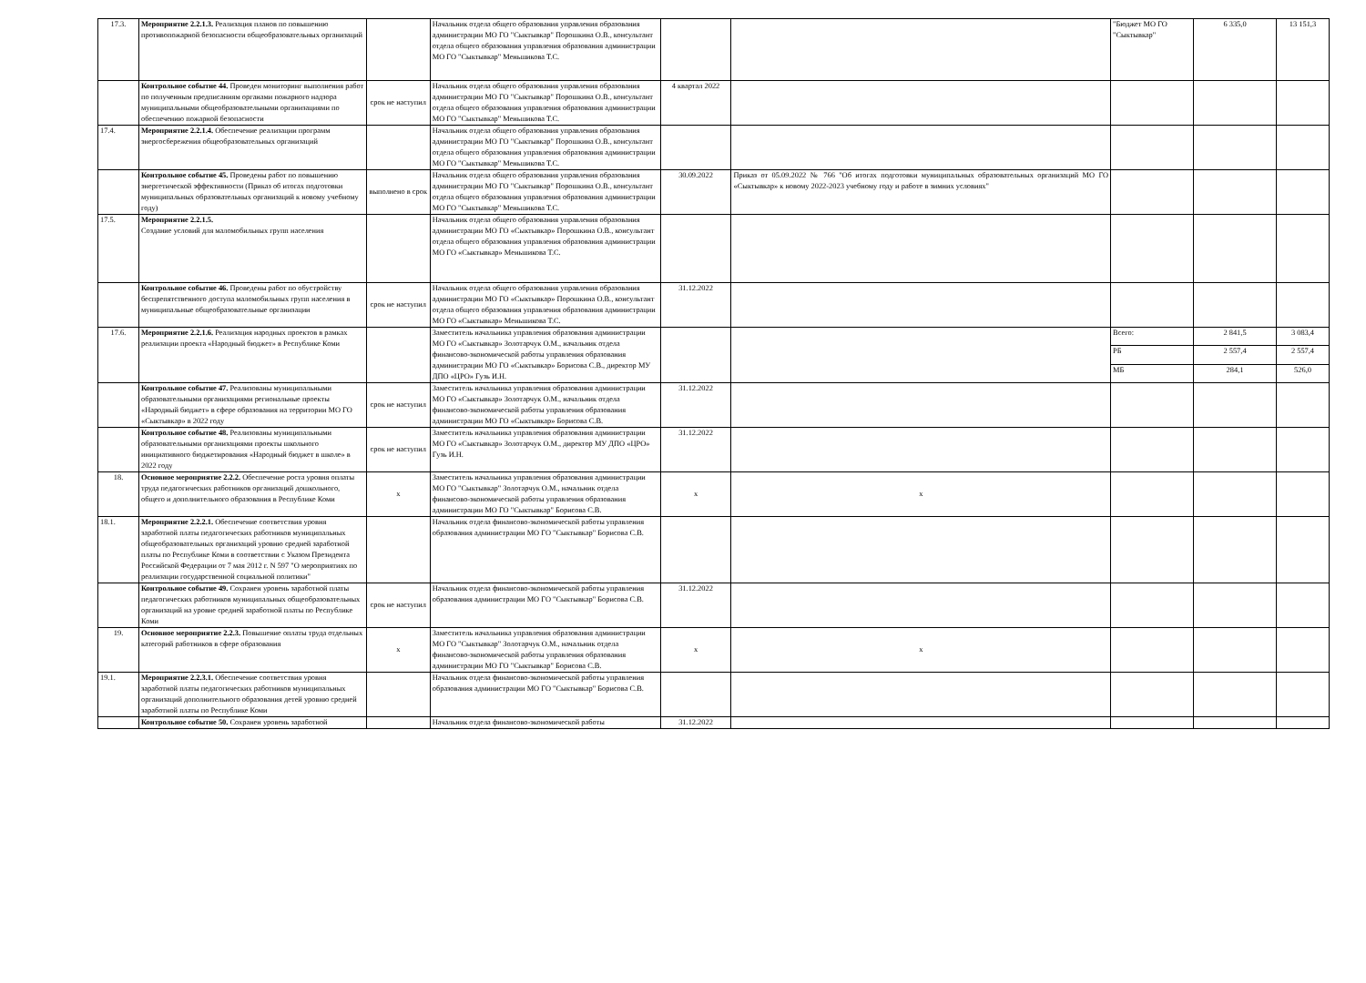| 17.3. | Мероприятие 2.2.1.3. Реализация планов по повышению противопожарной безопасности общеобразовательных организаций | | Начальник отдела общего образования управления образования администрации МО ГО "Сыктывкар" Порошкина О.В., консультант отдела общего образования управления образования администрации МО ГО "Сыктывкар" Меньшикова Т.С. | | | "Бюджет МО ГО "Сыктывкар" | 6 335,0 | 13 151,3 |
| | Контрольное событие 44. Проведен мониторинг выполнения работ по полученным предписаниям органами пожарного надзора муниципальными общеобразовательными организациями по обеспечению пожарной безопасности | срок не наступил | Начальник отдела общего образования управления образования администрации МО ГО "Сыктывкар" Порошкина О.В., консультант отдела общего образования управления образования администрации МО ГО "Сыктывкар" Меньшикова Т.С. | 4 квартал 2022 | | | | |
| 17.4. | Мероприятие 2.2.1.4. Обеспечение реализации программ энергосбережения общеобразовательных организаций | | Начальник отдела общего образования управления образования администрации МО ГО "Сыктывкар" Порошкина О.В., консультант отдела общего образования управления образования администрации МО ГО "Сыктывкар" Меньшикова Т.С. | | | | | |
| | Контрольное событие 45. Проведены работ по повышению энергетической эффективности (Приказ об итогах подготовки муниципальных образовательных организаций к новому учебному году) | выполнено в срок | Начальник отдела общего образования управления образования администрации МО ГО "Сыктывкар" Порошкина О.В., консультант отдела общего образования управления образования администрации МО ГО "Сыктывкар" Меньшикова Т.С. | 30.09.2022 | Приказ от 05.09.2022 № 766 "Об итогах подготовки муниципальных образовательных организаций МО ГО «Сыктывкар» к новому 2022-2023 учебному году и работе в зимних условиях" | | | |
| 17.5. | Мероприятие 2.2.1.5. Создание условий для маломобильных групп населения | | Начальник отдела общего образования управления образования администрации МО ГО «Сыктывкар» Порошкина О.В., консультант отдела общего образования управления образования администрации МО ГО «Сыктывкар» Меньшикова Т.С. | | | | | |
| | Контрольное событие 46. Проведены работ по обустройству беспрепятственного доступа маломобильных групп населения в муниципальные общеобразовательные организации | срок не наступил | Начальник отдела общего образования управления образования администрации МО ГО «Сыктывкар» Порошкина О.В., консультант отдела общего образования управления образования администрации МО ГО «Сыктывкар» Меньшикова Т.С. | 31.12.2022 | | | | |
| 17.6. | Мероприятие 2.2.1.6. Реализация народных проектов в рамках реализации проекта «Народный бюджет» в Республике Коми | | Заместитель начальника управления образования администрации МО ГО «Сыктывкар» Золотарчук О.М., начальник отдела финансово-экономической работы управления образования администрации МО ГО «Сыктывкар» Борисова С.В., директор МУ ДПО «ЦРО» Гузь И.Н. | | | Всего: | 2 841,5 | 3 083,4 |
| | | | | | | РБ | 2 557,4 | 2 557,4 |
| | | | | | | МБ | 284,1 | 526,0 |
| | Контрольное событие 47. Реализованы муниципальными образовательными организациями региональные проекты «Народный бюджет» в сфере образования на территории МО ГО «Сыктывкар» в 2022 году | срок не наступил | Заместитель начальника управления образования администрации МО ГО «Сыктывкар» Золотарчук О.М., начальник отдела финансово-экономической работы управления образования администрации МО ГО «Сыктывкар» Борисова С.В. | 31.12.2022 | | | | |
| | Контрольное событие 48. Реализованы муниципальными образовательными организациями проекты школьного инициативного бюджетирования «Народный бюджет в школе» в 2022 году | срок не наступил | Заместитель начальника управления образования администрации МО ГО «Сыктывкар» Золотарчук О.М., директор МУ ДПО «ЦРО» Гузь И.Н. | 31.12.2022 | | | | |
| 18. | Основное мероприятие 2.2.2. Обеспечение роста уровня оплаты труда педагогических работников организаций дошкольного, общего и дополнительного образования в Республике Коми | х | Заместитель начальника управления образования администрации МО ГО "Сыктывкар" Золотарчук О.М., начальник отдела финансово-экономической работы управления образования администрации МО ГО "Сыктывкар" Борисова С.В. | х | х | | | |
| 18.1. | Мероприятие 2.2.2.1. Обеспечение соответствия уровня заработной платы педагогических работников муниципальных общеобразовательных организаций уровню средней заработной платы по Республике Коми в соответствии с Указом Президента Российской Федерации от 7 мая 2012 г. N 597 "О мероприятиях по реализации государственной социальной политики" | | Начальник отдела финансово-экономической работы управления образования администрации МО ГО "Сыктывкар" Борисова С.В. | | | | | |
| | Контрольное событие 49. Сохранен уровень заработной платы педагогических работников муниципальных общеобразовательных организаций на уровне средней заработной платы по Республике Коми | срок не наступил | Начальник отдела финансово-экономической работы управления образования администрации МО ГО "Сыктывкар" Борисова С.В. | 31.12.2022 | | | | |
| 19. | Основное мероприятие 2.2.3. Повышение оплаты труда отдельных категорий работников в сфере образования | х | Заместитель начальника управления образования администрации МО ГО "Сыктывкар" Золотарчук О.М., начальник отдела финансово-экономической работы управления образования администрации МО ГО "Сыктывкар" Борисова С.В. | х | х | | | |
| 19.1. | Мероприятие 2.2.3.1. Обеспечение соответствия уровня заработной платы педагогических работников муниципальных организаций дополнительного образования детей уровню средней заработной платы по Республике Коми | | Начальник отдела финансово-экономической работы управления образования администрации МО ГО "Сыктывкар" Борисова С.В. | | | | | |
| | Контрольное событие 50. Сохранен уровень заработной | | Начальник отдела финансово-экономической работы | 31.12.2022 | | | | |